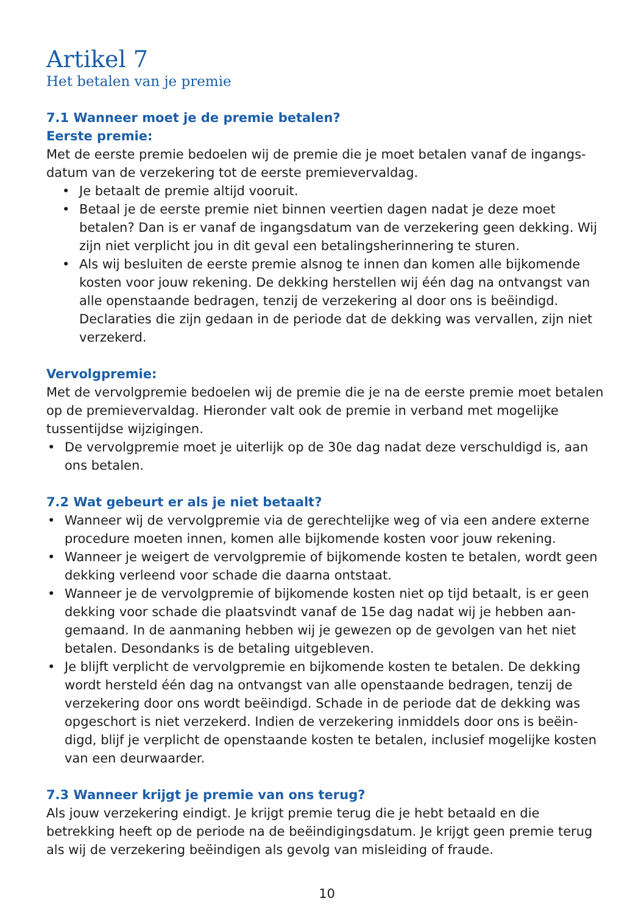Artikel 7
Het betalen van je premie
7.1 Wanneer moet je de premie betalen?
Eerste premie:
Met de eerste premie bedoelen wij de premie die je moet betalen vanaf de ingangs-datum van de verzekering tot de eerste premievervaldag.
• Je betaalt de premie altijd vooruit.
• Betaal je de eerste premie niet binnen veertien dagen nadat je deze moet betalen? Dan is er vanaf de ingangsdatum van de verzekering geen dekking. Wij zijn niet verplicht jou in dit geval een betalingsherinnering te sturen.
• Als wij besluiten de eerste premie alsnog te innen dan komen alle bijkomende kosten voor jouw rekening. De dekking herstellen wij één dag na ontvangst van alle openstaande bedragen, tenzij de verzekering al door ons is beëindigd. Declaraties die zijn gedaan in de periode dat de dekking was vervallen, zijn niet verzekerd.
Vervolgpremie:
Met de vervolgpremie bedoelen wij de premie die je na de eerste premie moet betalen op de premievervaldag. Hieronder valt ook de premie in verband met mogelijke tussentijdse wijzigingen.
• De vervolgpremie moet je uiterlijk op de 30e dag nadat deze verschuldigd is, aan ons betalen.
7.2 Wat gebeurt er als je niet betaalt?
• Wanneer wij de vervolgpremie via de gerechtelijke weg of via een andere externe procedure moeten innen, komen alle bijkomende kosten voor jouw rekening.
• Wanneer je weigert de vervolgpremie of bijkomende kosten te betalen, wordt geen dekking verleend voor schade die daarna ontstaat.
• Wanneer je de vervolgpremie of bijkomende kosten niet op tijd betaalt, is er geen dekking voor schade die plaatsvindt vanaf de 15e dag nadat wij je hebben aan-gemaand. In de aanmaning hebben wij je gewezen op de gevolgen van het niet betalen. Desondanks is de betaling uitgebleven.
• Je blijft verplicht de vervolgpremie en bijkomende kosten te betalen. De dekking wordt hersteld één dag na ontvangst van alle openstaande bedragen, tenzij de verzekering door ons wordt beëindigd. Schade in de periode dat de dekking was opgeschort is niet verzekerd. Indien de verzekering inmiddels door ons is beëin-digd, blijf je verplicht de openstaande kosten te betalen, inclusief mogelijke kosten van een deurwaarder.
7.3 Wanneer krijgt je premie van ons terug?
Als jouw verzekering eindigt. Je krijgt premie terug die je hebt betaald en die betrekking heeft op de periode na de beëindigingsdatum. Je krijgt geen premie terug als wij de verzekering beëindigen als gevolg van misleiding of fraude.
10